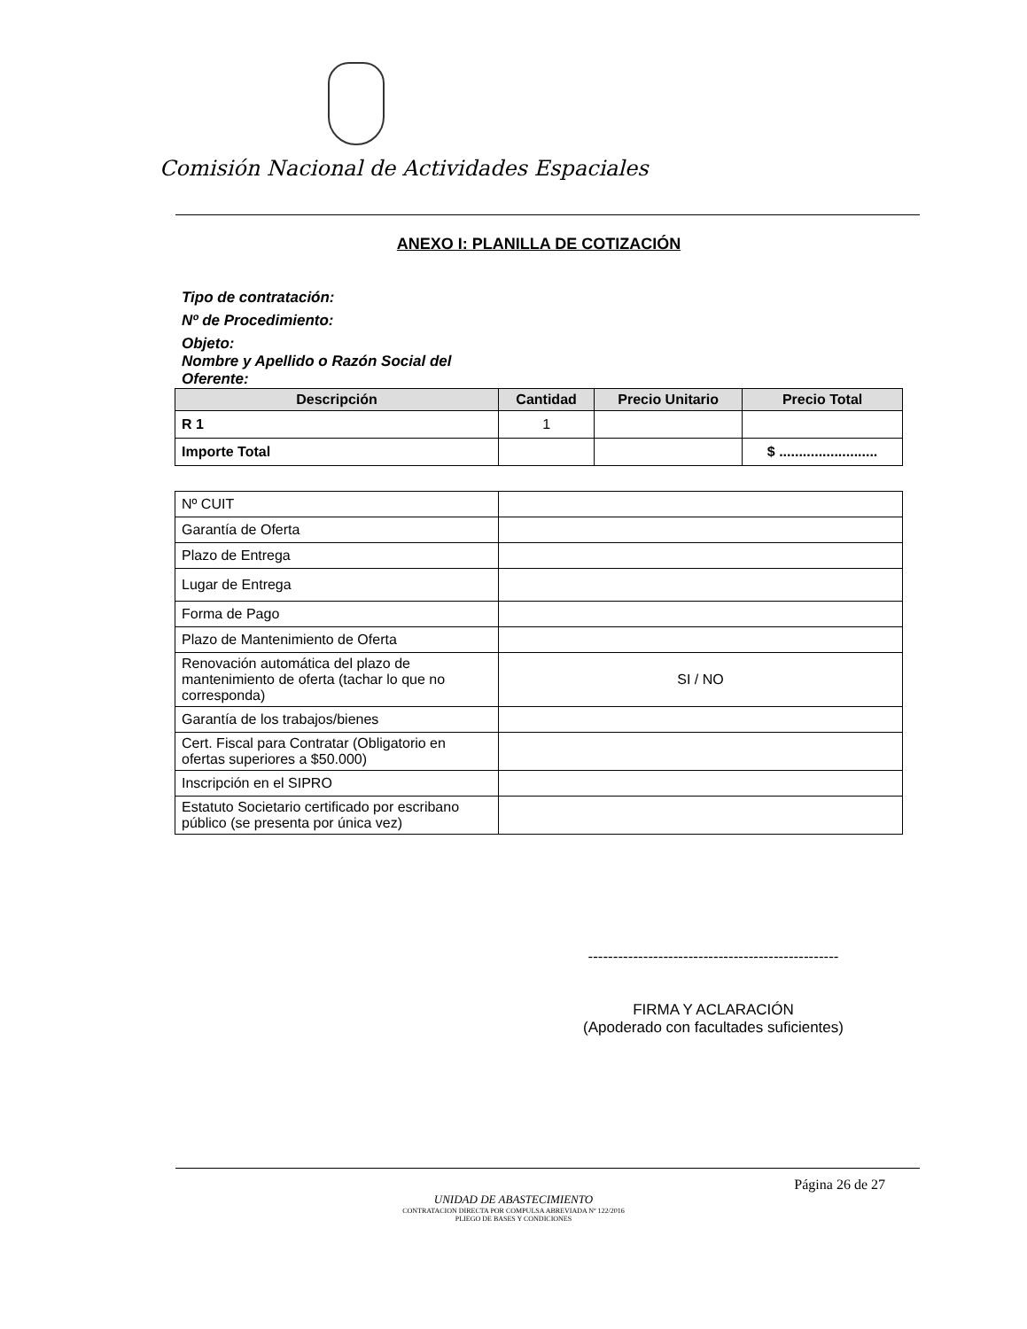Comisión Nacional de Actividades Espaciales
ANEXO I: PLANILLA DE COTIZACIÓN
Tipo de contratación:
Nº de Procedimiento:
Objeto:
Nombre y Apellido o Razón Social del
Oferente:
| Descripción | Cantidad | Precio Unitario | Precio Total |
| --- | --- | --- | --- |
| R 1 | 1 | | |
| Importe Total | | | $ ......................... |
| Nº CUIT | |
| Garantía de Oferta | |
| Plazo de Entrega | |
| Lugar de Entrega | |
| Forma de Pago | |
| Plazo de Mantenimiento de Oferta | |
| Renovación automática del plazo de mantenimiento de oferta (tachar lo que no corresponda) | SI / NO |
| Garantía de los trabajos/bienes | |
| Cert. Fiscal para Contratar (Obligatorio en ofertas superiores a $50.000) | |
| Inscripción en el SIPRO | |
| Estatuto Societario certificado por escribano público (se presenta por única vez) | |
--------------------------------------------------
FIRMA Y ACLARACIÓN
(Apoderado con facultades suficientes)
Página 26 de 27
UNIDAD DE ABASTECIMIENTO
CONTRATACION DIRECTA POR COMPULSA ABREVIADA Nº 122/2016
PLIEGO DE BASES Y CONDICIONES